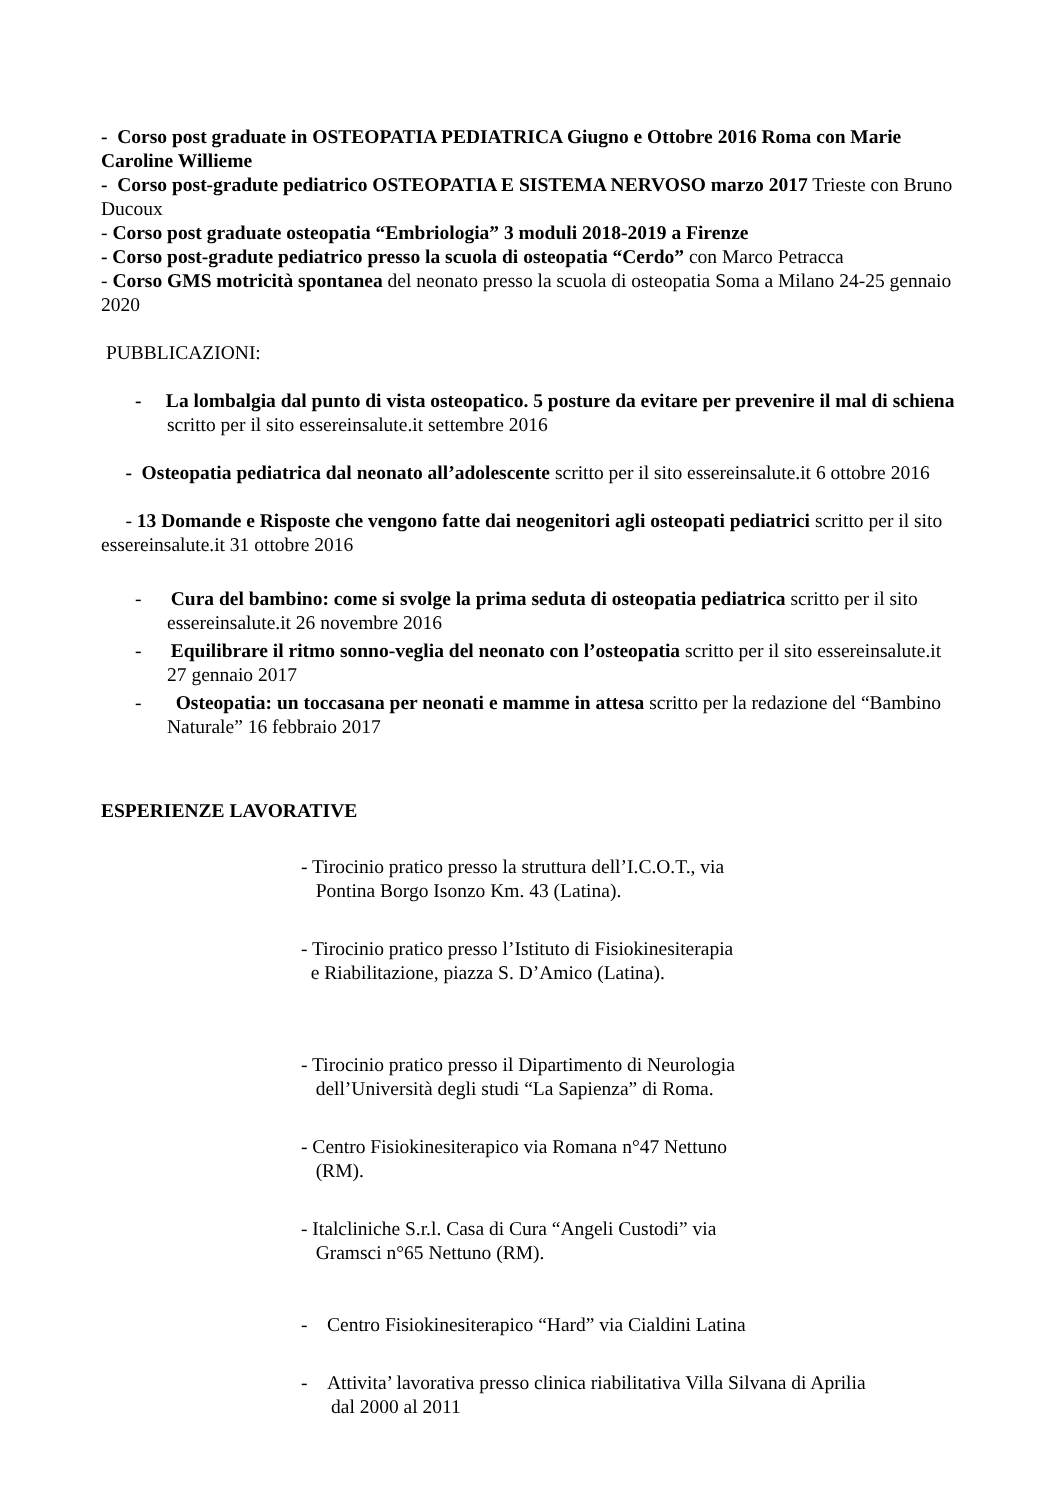- Corso post graduate in OSTEOPATIA PEDIATRICA Giugno e Ottobre 2016 Roma con Marie Caroline Willieme
- Corso post-gradute pediatrico OSTEOPATIA E SISTEMA NERVOSO marzo 2017 Trieste con Bruno Ducoux
- Corso post graduate osteopatia “Embriologia” 3 moduli 2018-2019 a Firenze
- Corso post-gradute pediatrico presso la scuola di osteopatia “Cerdo” con Marco Petracca
- Corso GMS motricità spontanea del neonato presso la scuola di osteopatia Soma a Milano 24-25 gennaio 2020
PUBBLICAZIONI:
- La lombalgia dal punto di vista osteopatico. 5 posture da evitare per prevenire il mal di schiena scritto per il sito essereinsalute.it settembre 2016
- Osteopatia pediatrica dal neonato all’adolescente scritto per il sito essereinsalute.it 6 ottobre 2016
- 13 Domande e Risposte che vengono fatte dai neogenitori agli osteopati pediatrici scritto per il sito essereinsalute.it 31 ottobre 2016
- Cura del bambino: come si svolge la prima seduta di osteopatia pediatrica scritto per il sito essereinsalute.it 26 novembre 2016
- Equilibrare il ritmo sonno-veglia del neonato con l’osteopatia scritto per il sito essereinsalute.it 27 gennaio 2017
- Osteopatia: un toccasana per neonati e mamme in attesa scritto per la redazione del “Bambino Naturale” 16 febbraio 2017
ESPERIENZE LAVORATIVE
- Tirocinio pratico presso la struttura dell’I.C.O.T., via
Pontina Borgo Isonzo Km. 43 (Latina).
- Tirocinio pratico presso l’Istituto di Fisiokinesiterapia
e Riabilitazione, piazza S. D’Amico (Latina).
- Tirocinio pratico presso il Dipartimento di Neurologia
dell’Università degli studi “La Sapienza” di Roma.
- Centro Fisiokinesiterapico via Romana n°47 Nettuno
(RM).
- Italcliniche S.r.l. Casa di Cura “Angeli Custodi” via
Gramsci n°65 Nettuno (RM).
- Centro Fisiokinesiterapico “Hard” via Cialdini Latina
- Attivita’ lavorativa presso clinica riabilitativa Villa Silvana di Aprilia dal 2000 al 2011